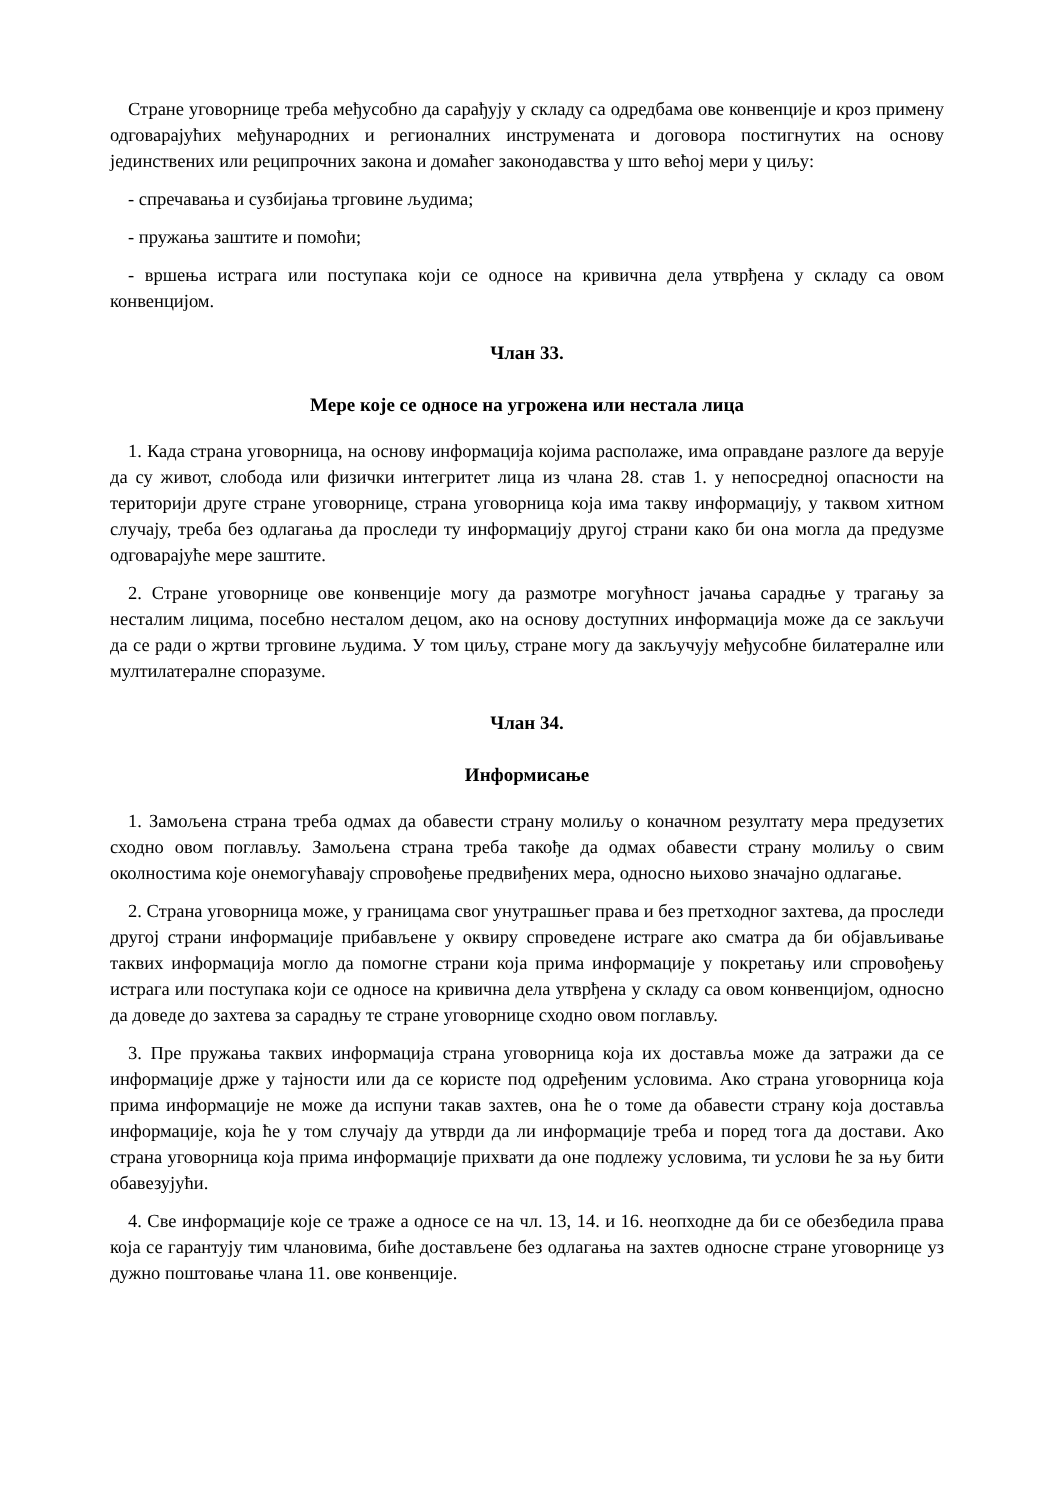Стране уговорнице треба међусобно да сарађују у складу са одредбама ове конвенције и кроз примену одговарајућих међународних и регионалних инструмената и договора постигнутих на основу јединствених или реципрочних закона и домаћег законодавства у што већој мери у циљу:
- спречавања и сузбијања трговине људима;
- пружања заштите и помоћи;
- вршења истрага или поступака који се односе на кривична дела утврђена у складу са овом конвенцијом.
Члан 33.
Мере које се односе на угрожена или нестала лица
1. Када страна уговорница, на основу информација којима располаже, има оправдане разлоге да верује да су живот, слобода или физички интегритет лица из члана 28. став 1. у непосредној опасности на територији друге стране уговорнице, страна уговорница која има такву информацију, у таквом хитном случају, треба без одлагања да проследи ту информацију другој страни како би она могла да предузме одговарајуће мере заштите.
2. Стране уговорнице ове конвенције могу да размотре могућност јачања сарадње у трагању за несталим лицима, посебно несталом децом, ако на основу доступних информација може да се закључи да се ради о жртви трговине људима. У том циљу, стране могу да закључују међусобне билатералне или мултилатералне споразуме.
Члан 34.
Информисање
1. Замољена страна треба одмах да обавести страну молиљу о коначном резултату мера предузетих сходно овом поглављу. Замољена страна треба такође да одмах обавести страну молиљу о свим околностима које онемогућавају спровођење предвиђених мера, односно њихово значајно одлагање.
2. Страна уговорница може, у границама свог унутрашњег права и без претходног захтева, да проследи другој страни информације прибављене у оквиру спроведене истраге ако сматра да би објављивање таквих информација могло да помогне страни која прима информације у покретању или спровођењу истрага или поступака који се односе на кривична дела утврђена у складу са овом конвенцијом, односно да доведе до захтева за сарадњу те стране уговорнице сходно овом поглављу.
3. Пре пружања таквих информација страна уговорница која их доставља може да затражи да се информације држе у тајности или да се користе под одређеним условима. Ако страна уговорница која прима информације не може да испуни такав захтев, она ће о томе да обавести страну која доставља информације, која ће у том случају да утврди да ли информације треба и поред тога да достави. Ако страна уговорница која прима информације прихвати да оне подлежу условима, ти услови ће за њу бити обавезујући.
4. Све информације које се траже а односе се на чл. 13, 14. и 16. неопходне да би се обезбедила права која се гарантују тим члановима, биће достављене без одлагања на захтев односне стране уговорнице уз дужно поштовање члана 11. ове конвенције.